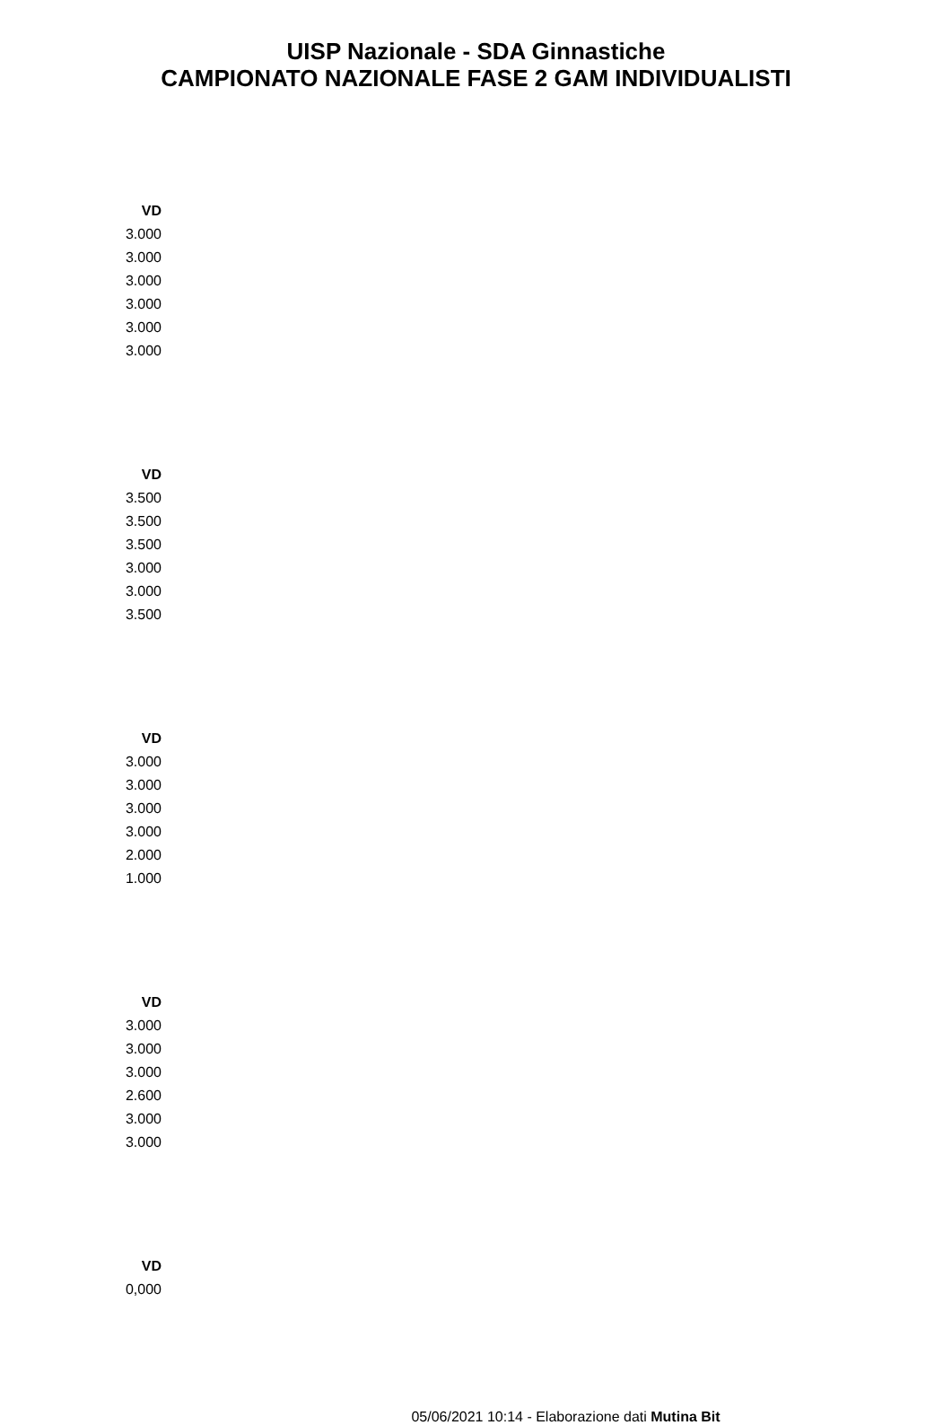UISP Nazionale - SDA Ginnastiche
CAMPIONATO NAZIONALE FASE 2 GAM INDIVIDUALISTI
| VD |
| --- |
| 3.000 |
| 3.000 |
| 3.000 |
| 3.000 |
| 3.000 |
| 3.000 |
| VD |
| --- |
| 3.500 |
| 3.500 |
| 3.500 |
| 3.000 |
| 3.000 |
| 3.500 |
| VD |
| --- |
| 3.000 |
| 3.000 |
| 3.000 |
| 3.000 |
| 2.000 |
| 1.000 |
| VD |
| --- |
| 3.000 |
| 3.000 |
| 3.000 |
| 2.600 |
| 3.000 |
| 3.000 |
| VD |
| --- |
| 0,000 |
05/06/2021 10:14 - Elaborazione dati Mutina Bit